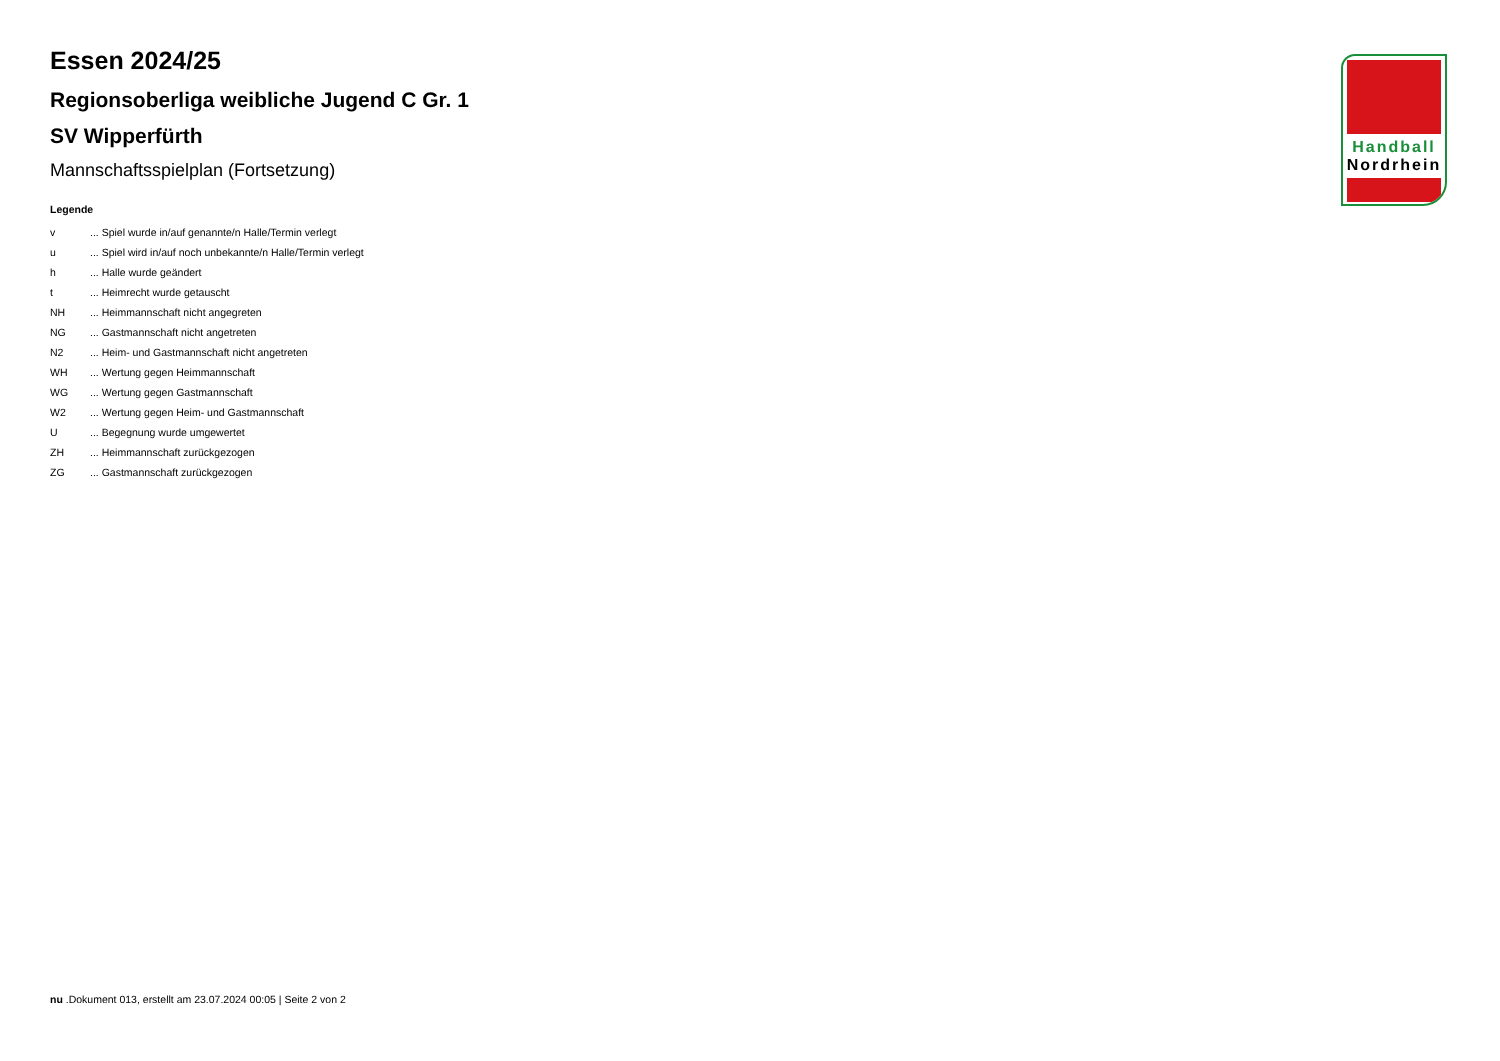Handball
Nordrhein
Essen 2024/25
Regionsoberliga weibliche Jugend C Gr. 1
SV Wipperfürth
Mannschaftsspielplan (Fortsetzung)
Legende
| v | ... Spiel wurde in/auf genannte/n Halle/Termin verlegt |
| u | ... Spiel wird in/auf noch unbekannte/n Halle/Termin verlegt |
| h | ... Halle wurde geändert |
| t | ... Heimrecht wurde getauscht |
| NH | ... Heimmannschaft nicht angegreten |
| NG | ... Gastmannschaft nicht angetreten |
| N2 | ... Heim- und Gastmannschaft nicht angetreten |
| WH | ... Wertung gegen Heimmannschaft |
| WG | ... Wertung gegen Gastmannschaft |
| W2 | ... Wertung gegen Heim- und Gastmannschaft |
| U | ... Begegnung wurde umgewertet |
| ZH | ... Heimmannschaft zurückgezogen |
| ZG | ... Gastmannschaft zurückgezogen |
nu .Dokument 013, erstellt am 23.07.2024 00:05 | Seite 2 von 2